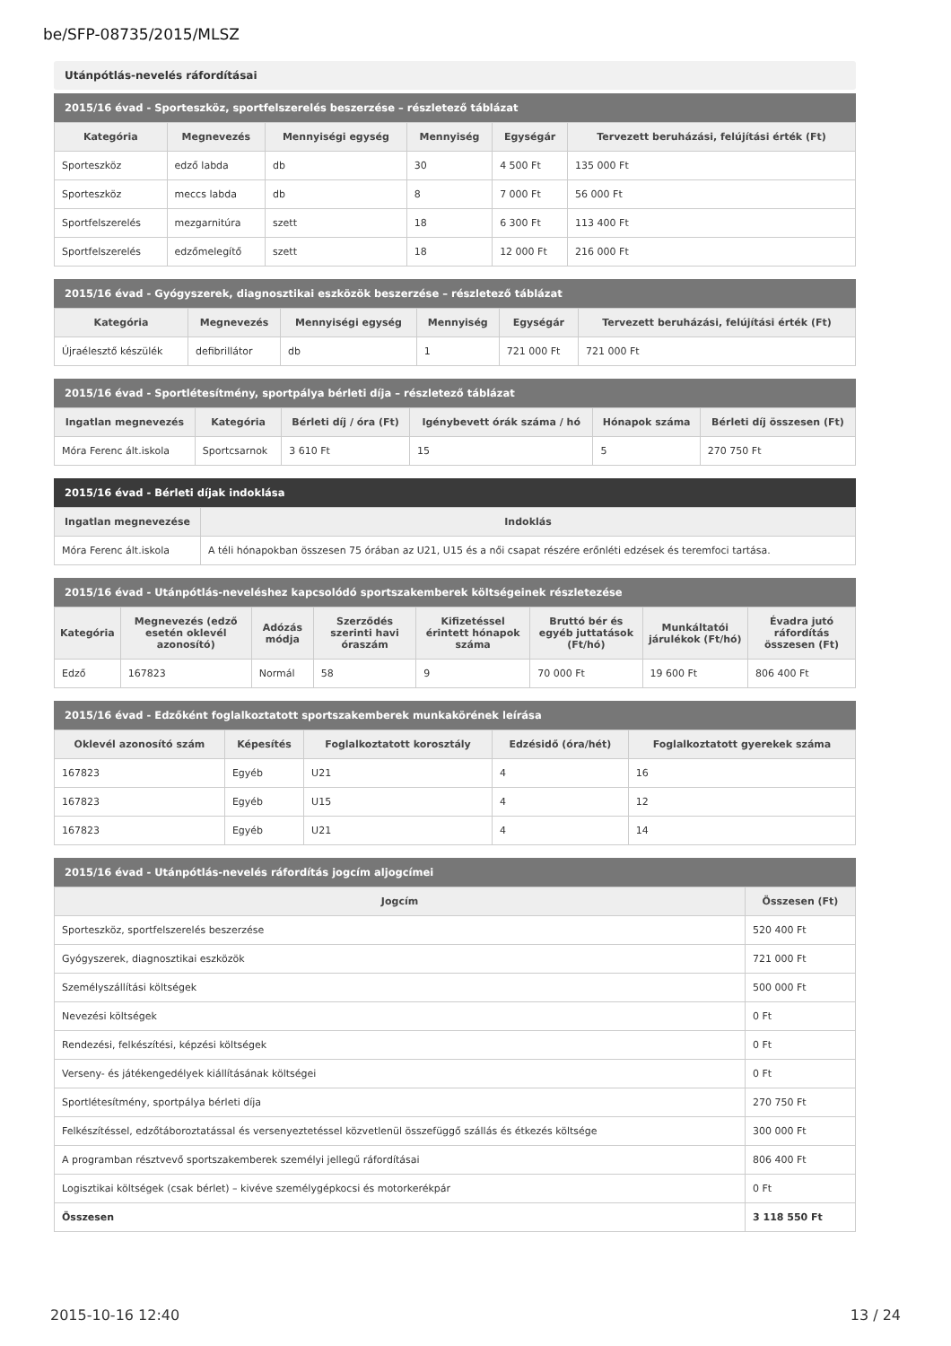be/SFP-08735/2015/MLSZ
Utánpótlás-nevelés ráfordításai
2015/16 évad - Sporteszköz, sportfelszerelés beszerzése – részletező táblázat
| Kategória | Megnevezés | Mennyiségi egység | Mennyiség | Egységár | Tervezett beruházási, felújítási érték (Ft) |
| --- | --- | --- | --- | --- | --- |
| Sporteszköz | edző labda | db | 30 | 4 500 Ft | 135 000 Ft |
| Sporteszköz | meccs labda | db | 8 | 7 000 Ft | 56 000 Ft |
| Sportfelszerelés | mezgarnitúra | szett | 18 | 6 300 Ft | 113 400 Ft |
| Sportfelszerelés | edzőmelegítő | szett | 18 | 12 000 Ft | 216 000 Ft |
2015/16 évad - Gyógyszerek, diagnosztikai eszközök beszerzése – részletező táblázat
| Kategória | Megnevezés | Mennyiségi egység | Mennyiség | Egységár | Tervezett beruházási, felújítási érték (Ft) |
| --- | --- | --- | --- | --- | --- |
| Újraélesztő készülék | defibrillátor | db | 1 | 721 000 Ft | 721 000 Ft |
2015/16 évad - Sportlétesítmény, sportpálya bérleti díja – részletező táblázat
| Ingatlan megnevezés | Kategória | Bérleti díj / óra (Ft) | Igénybevett órák száma / hó | Hónapok száma | Bérleti díj összesen (Ft) |
| --- | --- | --- | --- | --- | --- |
| Móra Ferenc ált.iskola | Sportcsarnok | 3 610 Ft | 15 | 5 | 270 750 Ft |
2015/16 évad - Bérleti díjak indoklása
| Ingatlan megnevezése | Indoklás |
| --- | --- |
| Móra Ferenc ált.iskola | A téli hónapokban összesen 75 órában az U21, U15 és a női csapat részére erőnléti edzések és teremfoci tartása. |
2015/16 évad - Utánpótlás-neveléshez kapcsolódó sportszakemberek költségeinek részletezése
| Kategória | Megnevezés (edző esetén oklevél azonosító) | Adózás módja | Szerződés szerinti havi óraszám | Kifizetéssel érintett hónapok száma | Bruttó bér és egyéb juttatások (Ft/hó) | Munkáltatói járulékok (Ft/hó) | Évadra jutó ráfordítás összesen (Ft) |
| --- | --- | --- | --- | --- | --- | --- | --- |
| Edző | 167823 | Normál | 58 | 9 | 70 000 Ft | 19 600 Ft | 806 400 Ft |
2015/16 évad - Edzőként foglalkoztatott sportszakemberek munkakörének leírása
| Oklevél azonosító szám | Képesítés | Foglalkoztatott korosztály | Edzésidő (óra/hét) | Foglalkoztatott gyerekek száma |
| --- | --- | --- | --- | --- |
| 167823 | Egyéb | U21 | 4 | 16 |
| 167823 | Egyéb | U15 | 4 | 12 |
| 167823 | Egyéb | U21 | 4 | 14 |
2015/16 évad - Utánpótlás-nevelés ráfordítás jogcím aljogcímei
| Jogcím | Összesen (Ft) |
| --- | --- |
| Sporteszköz, sportfelszerelés beszerzése | 520 400 Ft |
| Gyógyszerek, diagnosztikai eszközök | 721 000 Ft |
| Személyszállítási költségek | 500 000 Ft |
| Nevezési költségek | 0 Ft |
| Rendezési, felkészítési, képzési költségek | 0 Ft |
| Verseny- és játékengedélyek kiállításának költségei | 0 Ft |
| Sportlétesítmény, sportpálya bérleti díja | 270 750 Ft |
| Felkészítéssel, edzőtáboroztatással és versenyeztetéssel közvetlenül összefüggő szállás és étkezés költsége | 300 000 Ft |
| A programban résztvevő sportszakemberek személyi jellegű ráfordításai | 806 400 Ft |
| Logisztikai költségek (csak bérlet) – kivéve személygépkocsi és motorkerékpár | 0 Ft |
| Összesen | 3 118 550 Ft |
2015-10-16 12:40 13 / 24